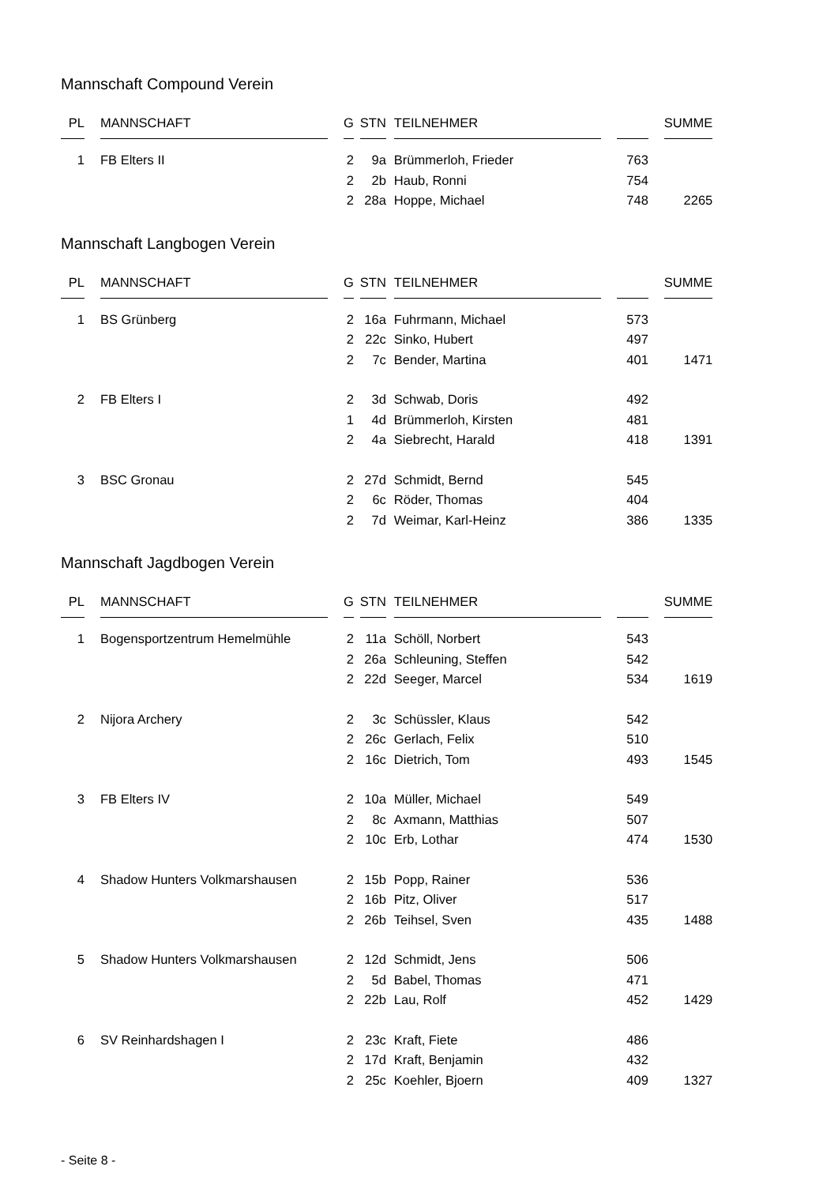Mannschaft Compound Verein
| PL | | MANNSCHAFT | | G | | STN | | TEILNEHMER | | | | SUMME |
| --- | --- | --- | --- | --- | --- | --- | --- | --- | --- | --- | --- | --- |
| 1 | | FB Elters II | | 2 | | 9a | | Brümmerloh, Frieder | | 763 | | |
| | | | | 2 | | 2b | | Haub, Ronni | | 754 | | |
| | | | | 2 | | 28a | | Hoppe, Michael | | 748 | | 2265 |
Mannschaft Langbogen Verein
| PL | | MANNSCHAFT | | G | | STN | | TEILNEHMER | | | | SUMME |
| --- | --- | --- | --- | --- | --- | --- | --- | --- | --- | --- | --- | --- |
| 1 | | BS Grünberg | | 2 | | 16a | | Fuhrmann, Michael | | 573 | | |
| | | | | 2 | | 22c | | Sinko, Hubert | | 497 | | |
| | | | | 2 | | 7c | | Bender, Martina | | 401 | | 1471 |
| 2 | | FB Elters I | | 2 | | 3d | | Schwab, Doris | | 492 | | |
| | | | | 1 | | 4d | | Brümmerloh, Kirsten | | 481 | | |
| | | | | 2 | | 4a | | Siebrecht, Harald | | 418 | | 1391 |
| 3 | | BSC Gronau | | 2 | | 27d | | Schmidt, Bernd | | 545 | | |
| | | | | 2 | | 6c | | Röder, Thomas | | 404 | | |
| | | | | 2 | | 7d | | Weimar, Karl-Heinz | | 386 | | 1335 |
Mannschaft Jagdbogen Verein
| PL | | MANNSCHAFT | | G | | STN | | TEILNEHMER | | | | SUMME |
| --- | --- | --- | --- | --- | --- | --- | --- | --- | --- | --- | --- | --- |
| 1 | | Bogensportzentrum Hemelmühle | | 2 | | 11a | | Schöll, Norbert | | 543 | | |
| | | | | 2 | | 26a | | Schleuning, Steffen | | 542 | | |
| | | | | 2 | | 22d | | Seeger, Marcel | | 534 | | 1619 |
| 2 | | Nijora Archery | | 2 | | 3c | | Schüssler, Klaus | | 542 | | |
| | | | | 2 | | 26c | | Gerlach, Felix | | 510 | | |
| | | | | 2 | | 16c | | Dietrich, Tom | | 493 | | 1545 |
| 3 | | FB Elters IV | | 2 | | 10a | | Müller, Michael | | 549 | | |
| | | | | 2 | | 8c | | Axmann, Matthias | | 507 | | |
| | | | | 2 | | 10c | | Erb, Lothar | | 474 | | 1530 |
| 4 | | Shadow Hunters Volkmarshausen | | 2 | | 15b | | Popp, Rainer | | 536 | | |
| | | | | 2 | | 16b | | Pitz, Oliver | | 517 | | |
| | | | | 2 | | 26b | | Teihsel, Sven | | 435 | | 1488 |
| 5 | | Shadow Hunters Volkmarshausen | | 2 | | 12d | | Schmidt, Jens | | 506 | | |
| | | | | 2 | | 5d | | Babel, Thomas | | 471 | | |
| | | | | 2 | | 22b | | Lau, Rolf | | 452 | | 1429 |
| 6 | | SV Reinhardshagen I | | 2 | | 23c | | Kraft, Fiete | | 486 | | |
| | | | | 2 | | 17d | | Kraft, Benjamin | | 432 | | |
| | | | | 2 | | 25c | | Koehler, Bjoern | | 409 | | 1327 |
- Seite 8 -